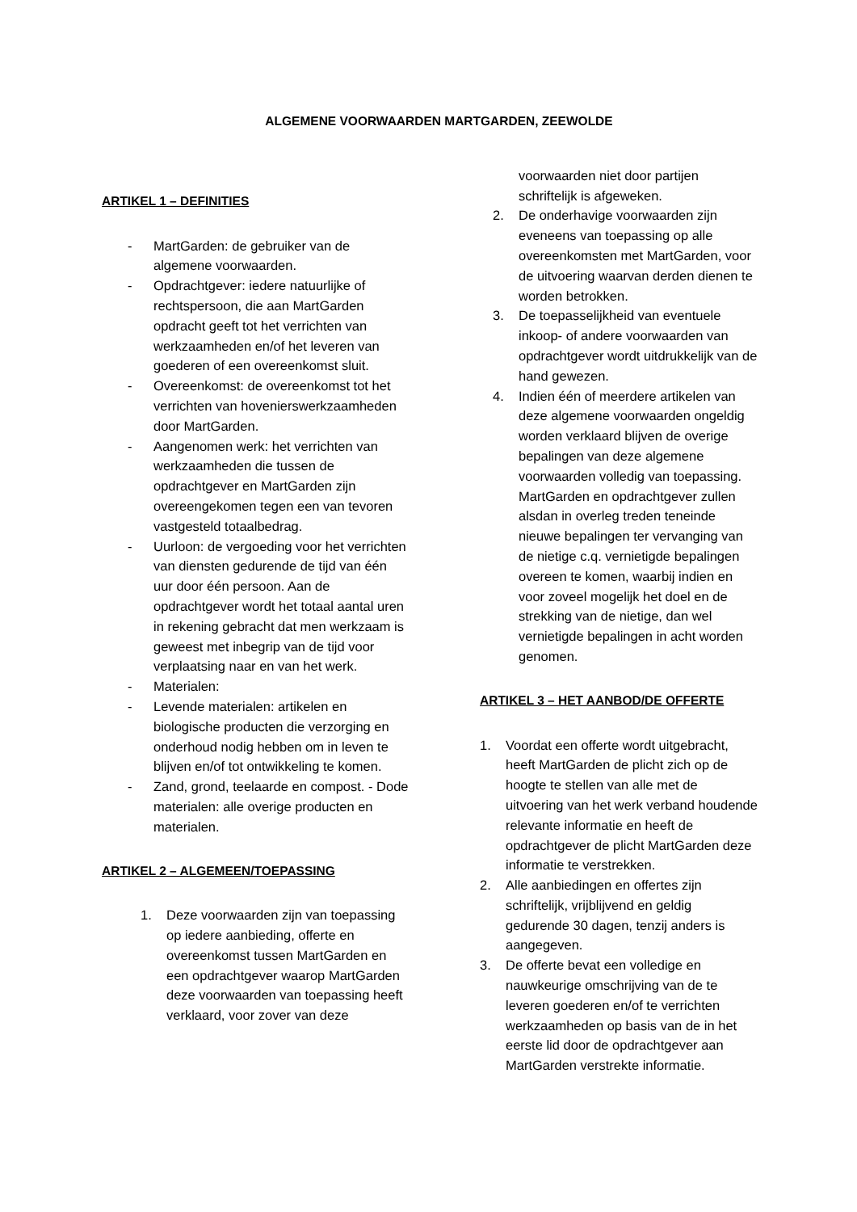ALGEMENE VOORWAARDEN MARTGARDEN, ZEEWOLDE
ARTIKEL 1 – DEFINITIES
- MartGarden: de gebruiker van de algemene voorwaarden.
- Opdrachtgever: iedere natuurlijke of rechtspersoon, die aan MartGarden opdracht geeft tot het verrichten van werkzaamheden en/of het leveren van goederen of een overeenkomst sluit.
- Overeenkomst: de overeenkomst tot het verrichten van hovenierswerkzaamheden door MartGarden.
- Aangenomen werk: het verrichten van werkzaamheden die tussen de opdrachtgever en MartGarden zijn overeengekomen tegen een van tevoren vastgesteld totaalbedrag.
- Uurloon: de vergoeding voor het verrichten van diensten gedurende de tijd van één uur door één persoon. Aan de opdrachtgever wordt het totaal aantal uren in rekening gebracht dat men werkzaam is geweest met inbegrip van de tijd voor verplaatsing naar en van het werk.
- Materialen:
- Levende materialen: artikelen en biologische producten die verzorging en onderhoud nodig hebben om in leven te blijven en/of tot ontwikkeling te komen.
- Zand, grond, teelaarde en compost. - Dode materialen: alle overige producten en materialen.
ARTIKEL 2 – ALGEMEEN/TOEPASSING
1. Deze voorwaarden zijn van toepassing op iedere aanbieding, offerte en overeenkomst tussen MartGarden en een opdrachtgever waarop MartGarden deze voorwaarden van toepassing heeft verklaard, voor zover van deze
voorwaarden niet door partijen schriftelijk is afgeweken.
2. De onderhavige voorwaarden zijn eveneens van toepassing op alle overeenkomsten met MartGarden, voor de uitvoering waarvan derden dienen te worden betrokken.
3. De toepasselijkheid van eventuele inkoop- of andere voorwaarden van opdrachtgever wordt uitdrukkelijk van de hand gewezen.
4. Indien één of meerdere artikelen van deze algemene voorwaarden ongeldig worden verklaard blijven de overige bepalingen van deze algemene voorwaarden volledig van toepassing. MartGarden en opdrachtgever zullen alsdan in overleg treden teneinde nieuwe bepalingen ter vervanging van de nietige c.q. vernietigde bepalingen overeen te komen, waarbij indien en voor zoveel mogelijk het doel en de strekking van de nietige, dan wel vernietigde bepalingen in acht worden genomen.
ARTIKEL 3 – HET AANBOD/DE OFFERTE
1. Voordat een offerte wordt uitgebracht, heeft MartGarden de plicht zich op de hoogte te stellen van alle met de uitvoering van het werk verband houdende relevante informatie en heeft de opdrachtgever de plicht MartGarden deze informatie te verstrekken.
2. Alle aanbiedingen en offertes zijn schriftelijk, vrijblijvend en geldig gedurende 30 dagen, tenzij anders is aangegeven.
3. De offerte bevat een volledige en nauwkeurige omschrijving van de te leveren goederen en/of te verrichten werkzaamheden op basis van de in het eerste lid door de opdrachtgever aan MartGarden verstrekte informatie.